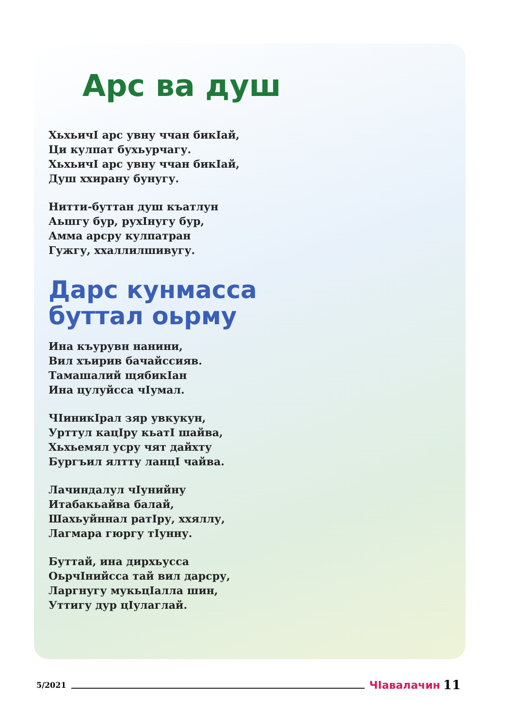Арс ва душ
ХьхьичI арс увну ччан бикIай,
Ци кулпат бухьурчагу.
ХьхьичI арс увну ччан бикIай,
Душ ххирану бунугу.
Нитти-буттан душ къатлун
Аьшгу бур, рухIнугу бур,
Амма арсру кулпатран
Гужгу, ххаллилшивугу.
Дарс кунмасса
буттал оьрму
Ина къурувн нанини,
Вил хъирив бачайссияв.
Тамашалий щябикIан
Ина цулуйсса чIумал.
ЧIиникIрал зяр увкукун,
Урттул кацIру кьатI шайва,
Хьхьемял усру чят дайхту
Бургъил ялтту ланцI чайва.
Лачиндалул чIунийну
Итабакьайва балай,
Шахьуйннал ратIру, ххяллу,
Лагмара гюргу тIунну.
Буттай, ина дирхьусса
ОьрчIнийсса тай вил дарсру,
Ларгнугу мукьцIалла шин,
Уттигу дур цIулаглай.
5/2021 ЧIавалачин 11